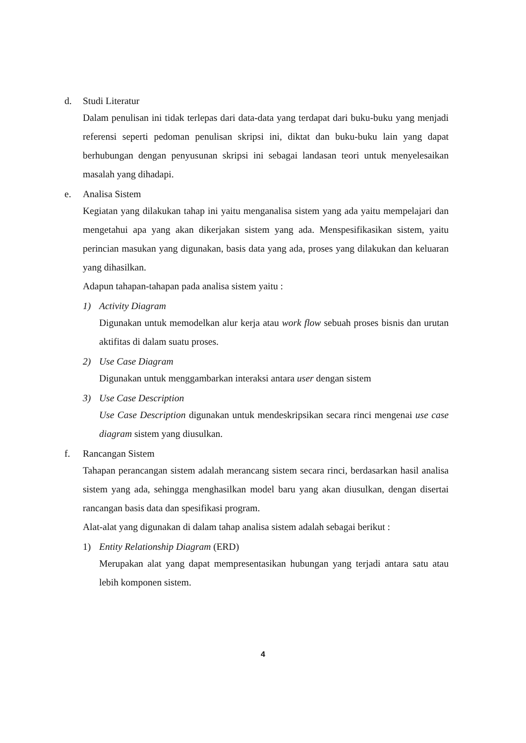d. Studi Literatur
Dalam penulisan ini tidak terlepas dari data-data yang terdapat dari buku-buku yang menjadi referensi seperti pedoman penulisan skripsi ini, diktat dan buku-buku lain yang dapat berhubungan dengan penyusunan skripsi ini sebagai landasan teori untuk menyelesaikan masalah yang dihadapi.
e. Analisa Sistem
Kegiatan yang dilakukan tahap ini yaitu menganalisa sistem yang ada yaitu mempelajari dan mengetahui apa yang akan dikerjakan sistem yang ada. Menspesifikasikan sistem, yaitu perincian masukan yang digunakan, basis data yang ada, proses yang dilakukan dan keluaran yang dihasilkan.
Adapun tahapan-tahapan pada analisa sistem yaitu :
1) Activity Diagram
Digunakan untuk memodelkan alur kerja atau work flow sebuah proses bisnis dan urutan aktifitas di dalam suatu proses.
2) Use Case Diagram
Digunakan untuk menggambarkan interaksi antara user dengan sistem
3) Use Case Description
Use Case Description digunakan untuk mendeskripsikan secara rinci mengenai use case diagram sistem yang diusulkan.
f. Rancangan Sistem
Tahapan perancangan sistem adalah merancang sistem secara rinci, berdasarkan hasil analisa sistem yang ada, sehingga menghasilkan model baru yang akan diusulkan, dengan disertai rancangan basis data dan spesifikasi program.
Alat-alat yang digunakan di dalam tahap analisa sistem adalah sebagai berikut :
1) Entity Relationship Diagram (ERD)
Merupakan alat yang dapat mempresentasikan hubungan yang terjadi antara satu atau lebih komponen sistem.
4